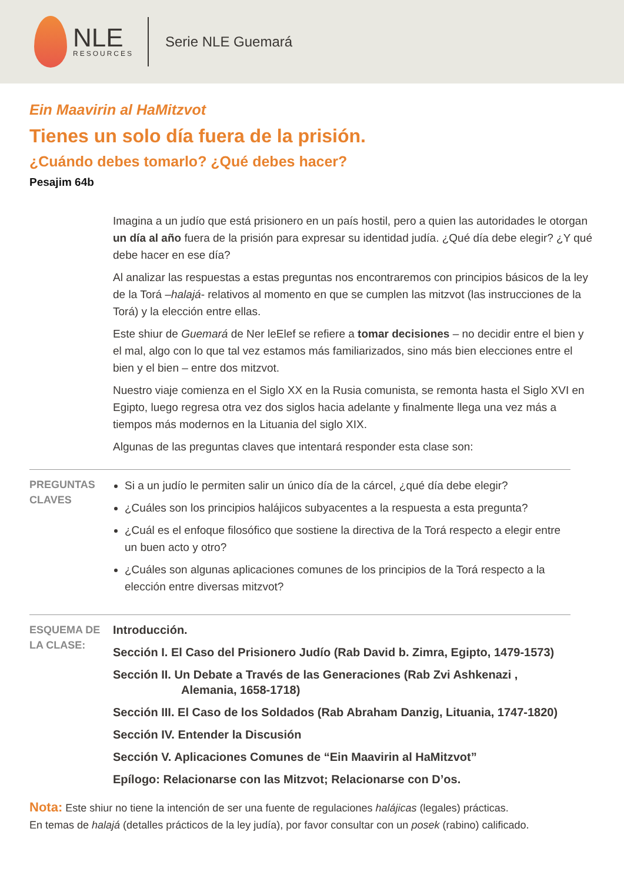NLE
RESOURCES
Serie NLE Guemará
Ein Maavirin al HaMitzvot
Tienes un solo día fuera de la prisión.
¿Cuándo debes tomarlo? ¿Qué debes hacer?
Pesajim 64b
Imagina a un judío que está prisionero en un país hostil, pero a quien las autoridades le otorgan un día al año fuera de la prisión para expresar su identidad judía. ¿Qué día debe elegir? ¿Y qué debe hacer en ese día?
Al analizar las respuestas a estas preguntas nos encontraremos con principios básicos de la ley de la Torá –halajá- relativos al momento en que se cumplen las mitzvot (las instrucciones de la Torá) y la elección entre ellas.
Este shiur de Guemará de Ner leElef se refiere a tomar decisiones – no decidir entre el bien y el mal, algo con lo que tal vez estamos más familiarizados, sino más bien elecciones entre el bien y el bien – entre dos mitzvot.
Nuestro viaje comienza en el Siglo XX en la Rusia comunista, se remonta hasta el Siglo XVI en Egipto, luego regresa otra vez dos siglos hacia adelante y finalmente llega una vez más a tiempos más modernos en la Lituania del siglo XIX.
Algunas de las preguntas claves que intentará responder esta clase son:
PREGUNTAS CLAVES
Si a un judío le permiten salir un único día de la cárcel, ¿qué día debe elegir?
¿Cuáles son los principios halájicos subyacentes a la respuesta a esta pregunta?
¿Cuál es el enfoque filosófico que sostiene la directiva de la Torá respecto a elegir entre un buen acto y otro?
¿Cuáles son algunas aplicaciones comunes de los principios de la Torá respecto a la elección entre diversas mitzvot?
ESQUEMA DE LA CLASE:
Introducción.
Sección I. El Caso del Prisionero Judío (Rab David b. Zimra, Egipto, 1479-1573)
Sección II. Un Debate a Través de las Generaciones (Rab Zvi Ashkenazi , Alemania, 1658-1718)
Sección III. El Caso de los Soldados (Rab Abraham Danzig, Lituania, 1747-1820)
Sección IV. Entender la Discusión
Sección V. Aplicaciones Comunes de “Ein Maavirin al HaMitzvot”
Epílogo: Relacionarse con las Mitzvot; Relacionarse con D’os.
Nota: Este shiur no tiene la intención de ser una fuente de regulaciones halájicas (legales) prácticas.
En temas de halajá (detalles prácticos de la ley judía), por favor consultar con un posek (rabino) calificado.